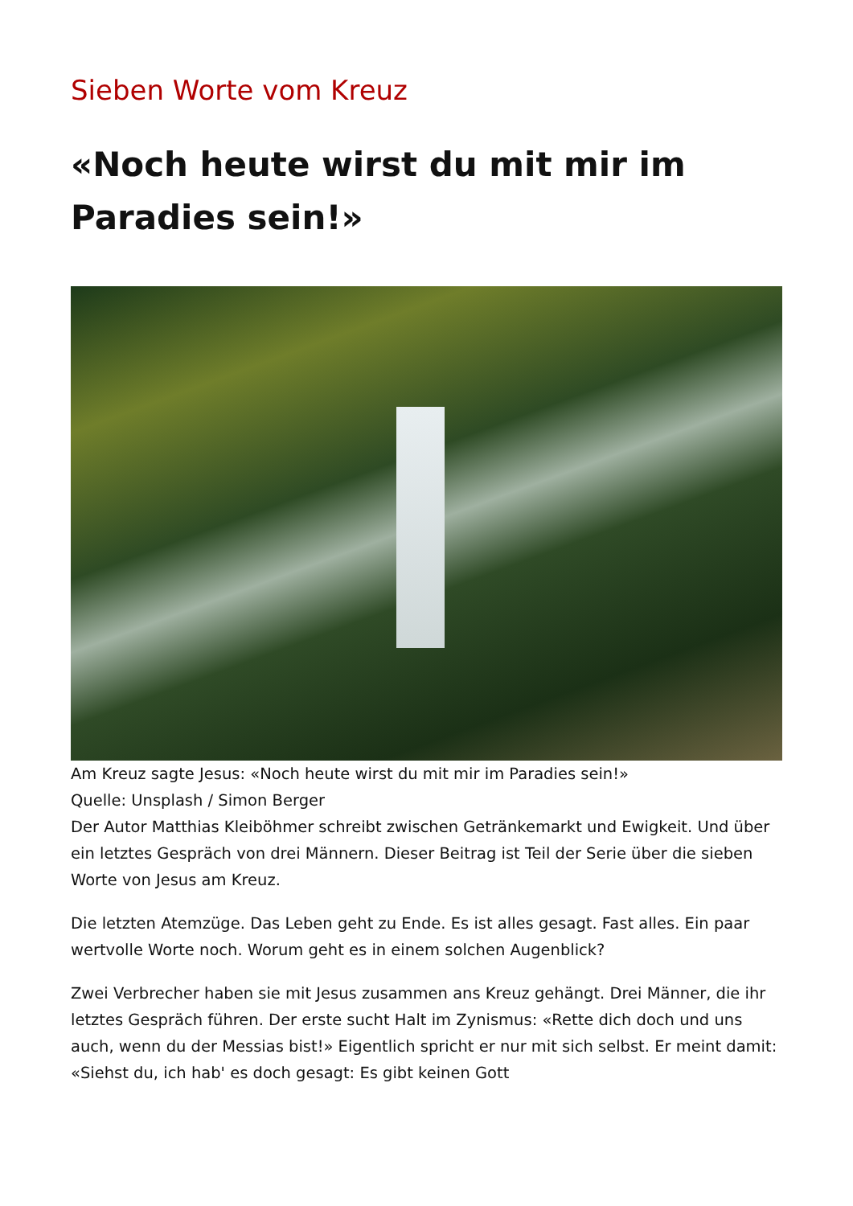Sieben Worte vom Kreuz
«Noch heute wirst du mit mir im Paradies sein!»
Am Kreuz sagte Jesus: «Noch heute wirst du mit mir im Paradies sein!»
Quelle: Unsplash / Simon Berger
Der Autor Matthias Kleiböhmer schreibt zwischen Getränkemarkt und Ewigkeit. Und über ein letztes Gespräch von drei Männern. Dieser Beitrag ist Teil der Serie über die sieben Worte von Jesus am Kreuz.
Die letzten Atemzüge. Das Leben geht zu Ende. Es ist alles gesagt. Fast alles. Ein paar wertvolle Worte noch. Worum geht es in einem solchen Augenblick?
Zwei Verbrecher haben sie mit Jesus zusammen ans Kreuz gehängt. Drei Männer, die ihr letztes Gespräch führen. Der erste sucht Halt im Zynismus: «Rette dich doch und uns auch, wenn du der Messias bist!» Eigentlich spricht er nur mit sich selbst. Er meint damit: «Siehst du, ich hab' es doch gesagt: Es gibt keinen Gott